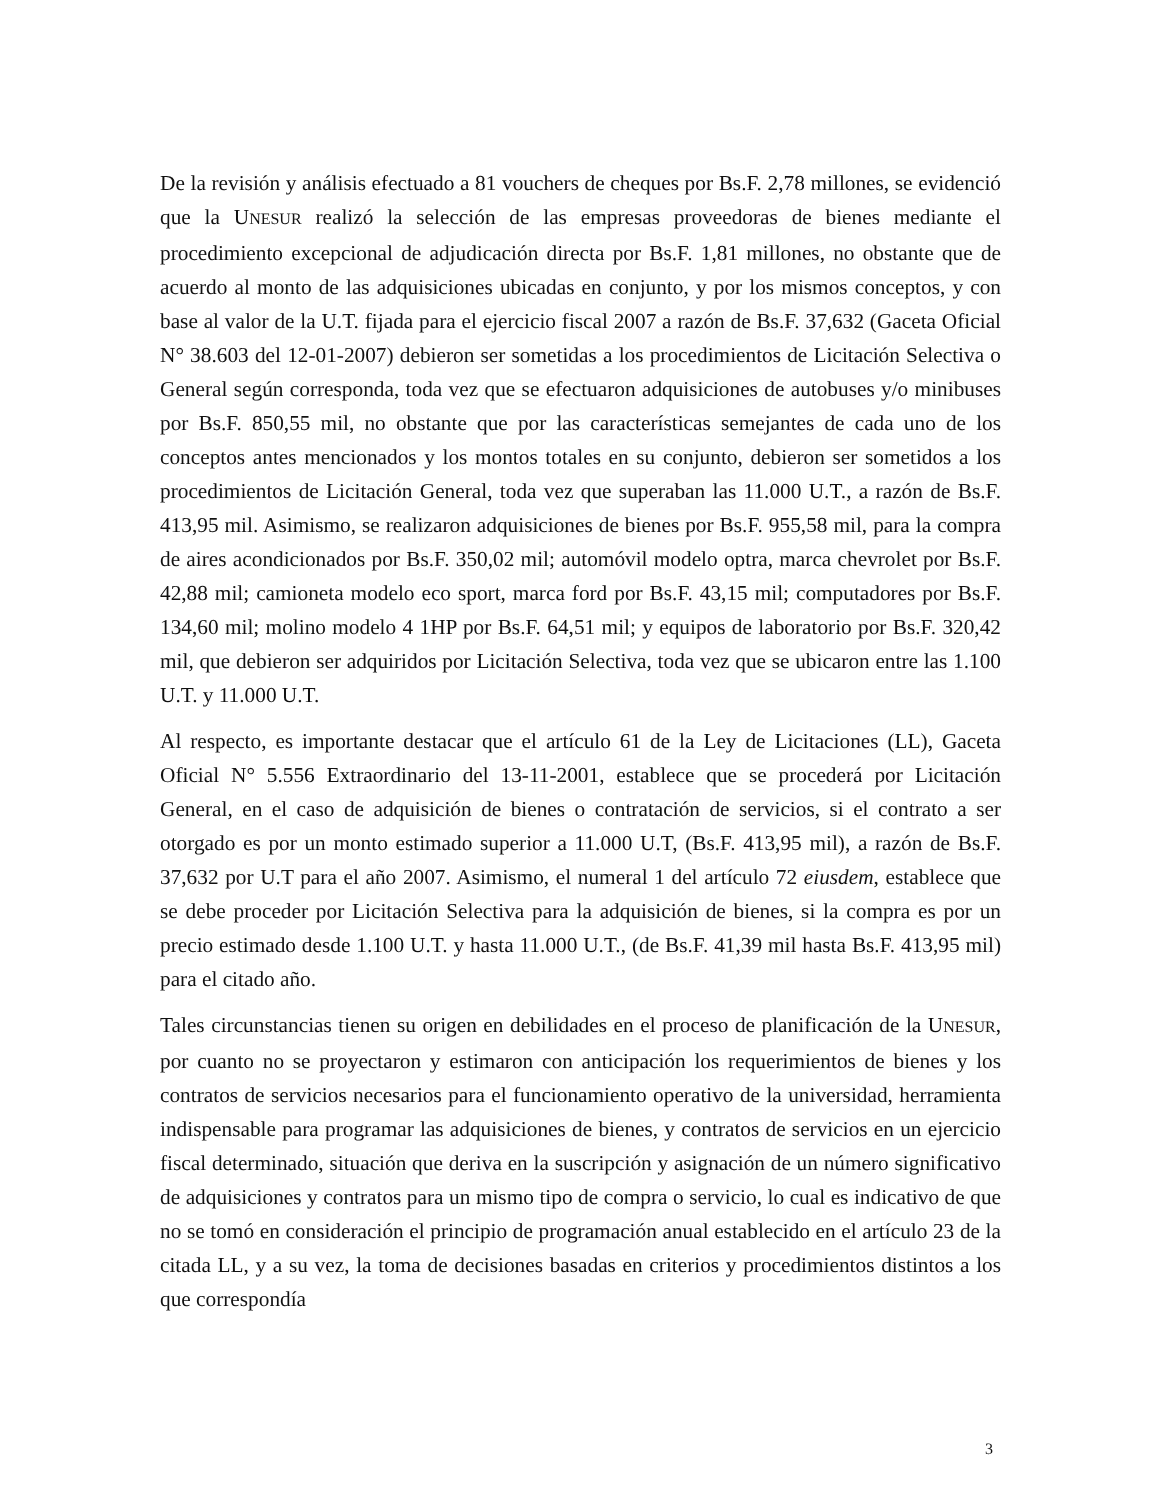De la revisión y análisis efectuado a 81 vouchers de cheques por Bs.F. 2,78 millones, se evidenció que la UNESUR realizó la selección de las empresas proveedoras de bienes mediante el procedimiento excepcional de adjudicación directa por Bs.F. 1,81 millones, no obstante que de acuerdo al monto de las adquisiciones ubicadas en conjunto, y por los mismos conceptos, y con base al valor de la U.T. fijada para el ejercicio fiscal 2007 a razón de Bs.F. 37,632 (Gaceta Oficial N° 38.603 del 12-01-2007) debieron ser sometidas a los procedimientos de Licitación Selectiva o General según corresponda, toda vez que se efectuaron adquisiciones de autobuses y/o minibuses por Bs.F. 850,55 mil, no obstante que por las características semejantes de cada uno de los conceptos antes mencionados y los montos totales en su conjunto, debieron ser sometidos a los procedimientos de Licitación General, toda vez que superaban las 11.000 U.T., a razón de Bs.F. 413,95 mil. Asimismo, se realizaron adquisiciones de bienes por Bs.F. 955,58 mil, para la compra de aires acondicionados por Bs.F. 350,02 mil; automóvil modelo optra, marca chevrolet por Bs.F. 42,88 mil; camioneta modelo eco sport, marca ford por Bs.F. 43,15 mil; computadores por Bs.F. 134,60 mil; molino modelo 4 1HP por Bs.F. 64,51 mil; y equipos de laboratorio por Bs.F. 320,42 mil, que debieron ser adquiridos por Licitación Selectiva, toda vez que se ubicaron entre las 1.100 U.T. y 11.000 U.T.
Al respecto, es importante destacar que el artículo 61 de la Ley de Licitaciones (LL), Gaceta Oficial N° 5.556 Extraordinario del 13-11-2001, establece que se procederá por Licitación General, en el caso de adquisición de bienes o contratación de servicios, si el contrato a ser otorgado es por un monto estimado superior a 11.000 U.T, (Bs.F. 413,95 mil), a razón de Bs.F. 37,632 por U.T para el año 2007. Asimismo, el numeral 1 del artículo 72 eiusdem, establece que se debe proceder por Licitación Selectiva para la adquisición de bienes, si la compra es por un precio estimado desde 1.100 U.T. y hasta 11.000 U.T., (de Bs.F. 41,39 mil hasta Bs.F. 413,95 mil) para el citado año.
Tales circunstancias tienen su origen en debilidades en el proceso de planificación de la UNESUR, por cuanto no se proyectaron y estimaron con anticipación los requerimientos de bienes y los contratos de servicios necesarios para el funcionamiento operativo de la universidad, herramienta indispensable para programar las adquisiciones de bienes, y contratos de servicios en un ejercicio fiscal determinado, situación que deriva en la suscripción y asignación de un número significativo de adquisiciones y contratos para un mismo tipo de compra o servicio, lo cual es indicativo de que no se tomó en consideración el principio de programación anual establecido en el artículo 23 de la citada LL, y a su vez, la toma de decisiones basadas en criterios y procedimientos distintos a los que correspondía
3